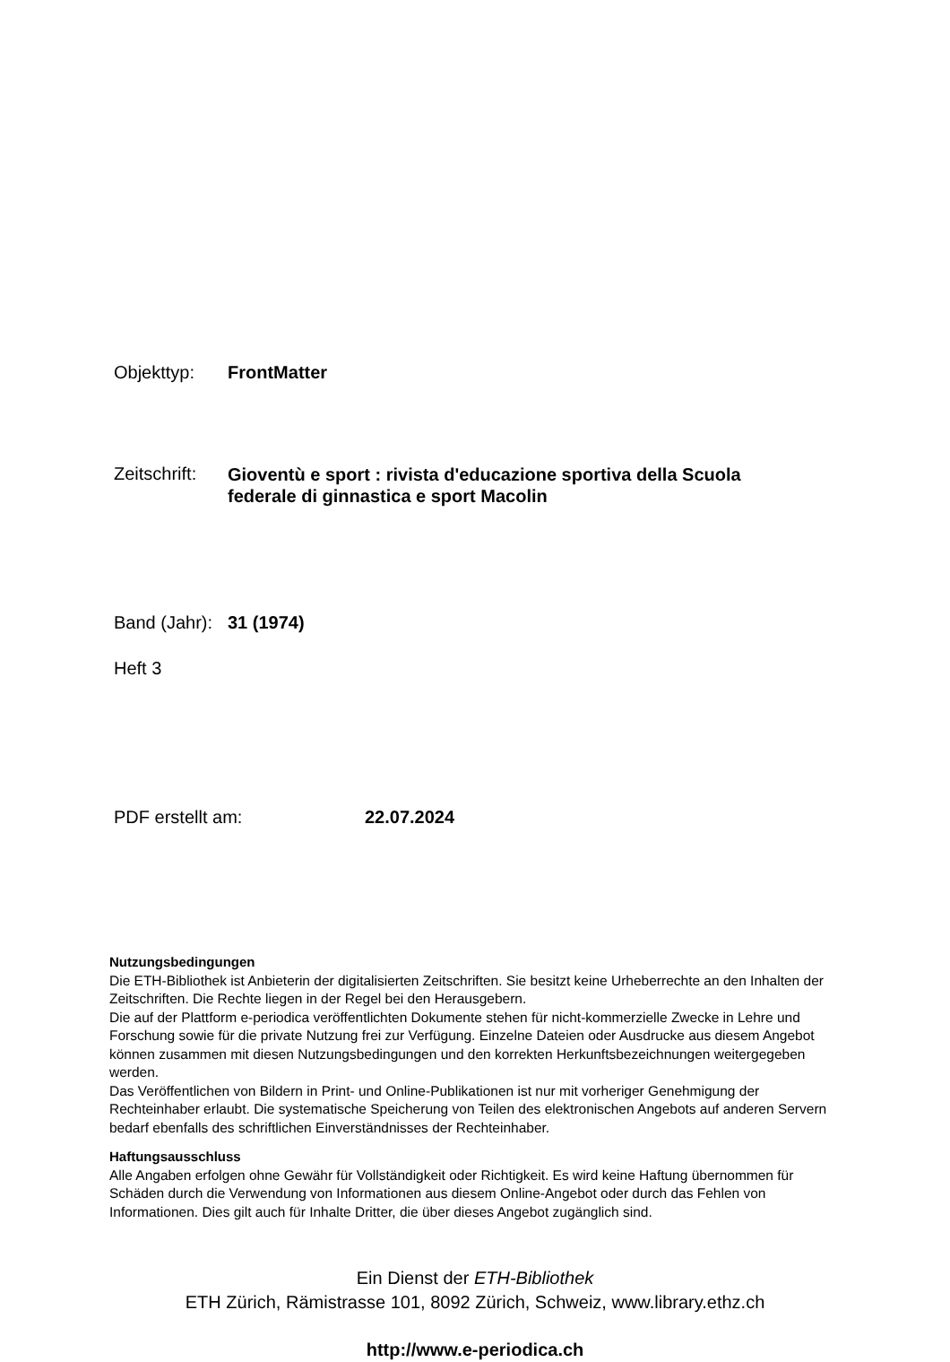Objekttyp: FrontMatter
Zeitschrift: Gioventù e sport : rivista d'educazione sportiva della Scuola federale di ginnastica e sport Macolin
Band (Jahr): 31 (1974)
Heft 3
PDF erstellt am: 22.07.2024
Nutzungsbedingungen
Die ETH-Bibliothek ist Anbieterin der digitalisierten Zeitschriften. Sie besitzt keine Urheberrechte an den Inhalten der Zeitschriften. Die Rechte liegen in der Regel bei den Herausgebern.
Die auf der Plattform e-periodica veröffentlichten Dokumente stehen für nicht-kommerzielle Zwecke in Lehre und Forschung sowie für die private Nutzung frei zur Verfügung. Einzelne Dateien oder Ausdrucke aus diesem Angebot können zusammen mit diesen Nutzungsbedingungen und den korrekten Herkunftsbezeichnungen weitergegeben werden.
Das Veröffentlichen von Bildern in Print- und Online-Publikationen ist nur mit vorheriger Genehmigung der Rechteinhaber erlaubt. Die systematische Speicherung von Teilen des elektronischen Angebots auf anderen Servern bedarf ebenfalls des schriftlichen Einverständnisses der Rechteinhaber.
Haftungsausschluss
Alle Angaben erfolgen ohne Gewähr für Vollständigkeit oder Richtigkeit. Es wird keine Haftung übernommen für Schäden durch die Verwendung von Informationen aus diesem Online-Angebot oder durch das Fehlen von Informationen. Dies gilt auch für Inhalte Dritter, die über dieses Angebot zugänglich sind.
Ein Dienst der ETH-Bibliothek
ETH Zürich, Rämistrasse 101, 8092 Zürich, Schweiz, www.library.ethz.ch
http://www.e-periodica.ch